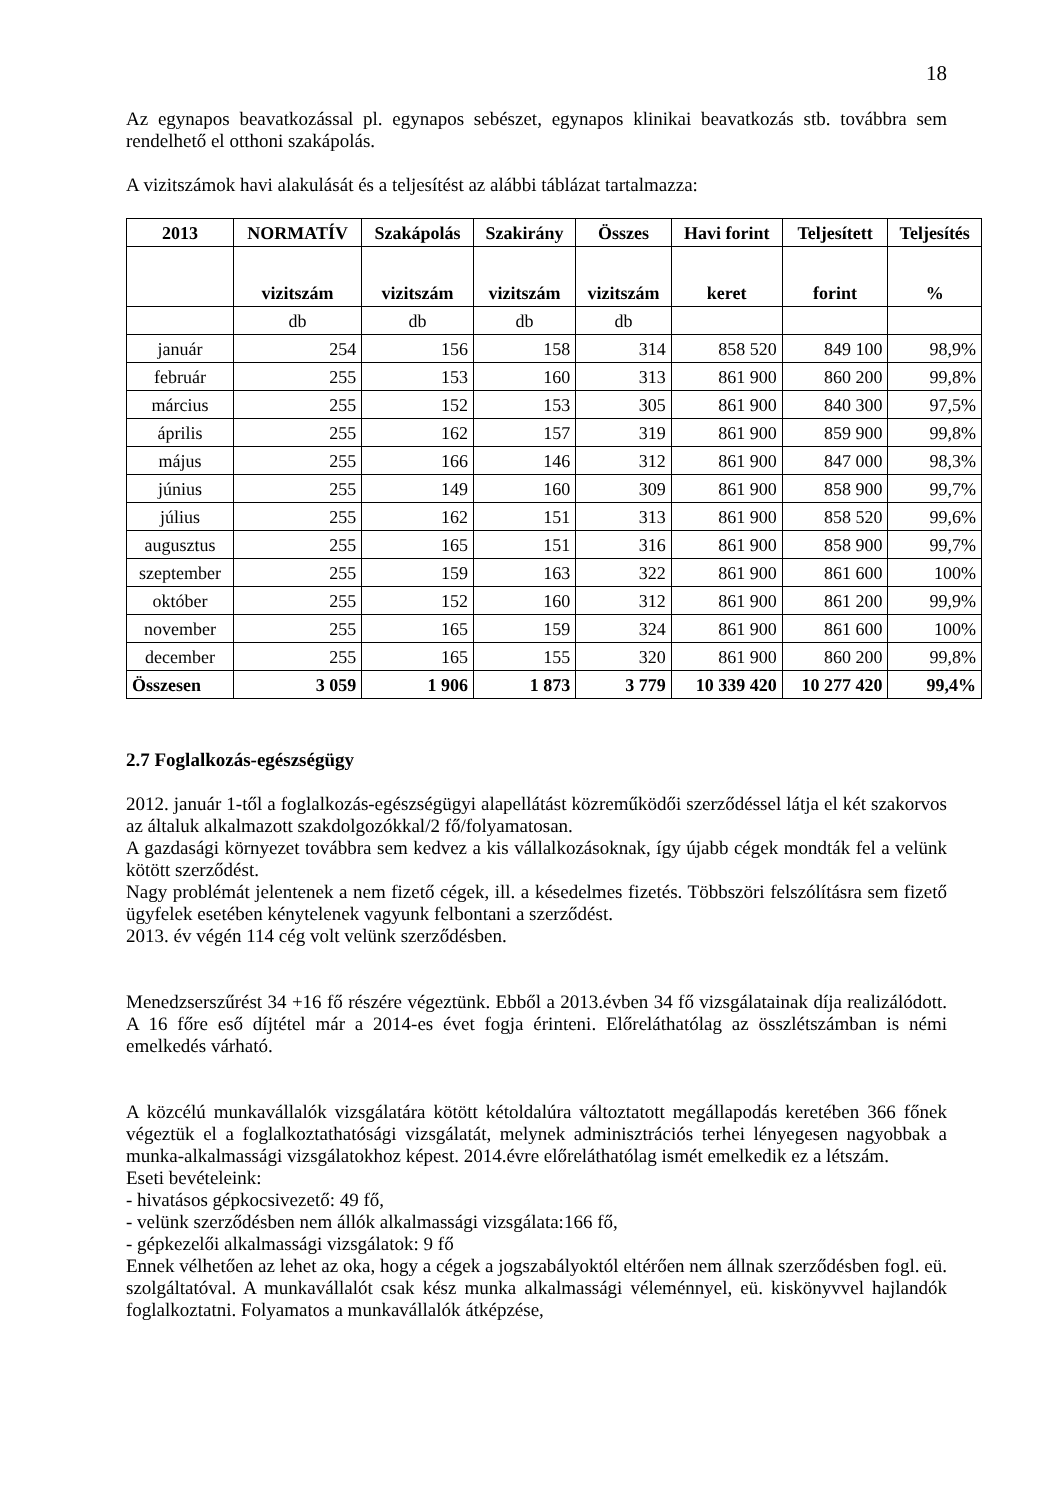18
Az egynapos beavatkozással pl. egynapos sebészet, egynapos klinikai beavatkozás stb. továbbra sem rendelhető el otthoni szakápolás.
A vizitszámok havi alakulását és a teljesítést az alábbi táblázat tartalmazza:
| 2013 | NORMATÍV | Szakápolás | Szakirány | Összes | Havi forint | Teljesített | Teljesítés |
| --- | --- | --- | --- | --- | --- | --- | --- |
| | vizitszám | vizitszám | vizitszám | vizitszám | keret | forint | % |
| | db | db | db | db | | | |
| január | 254 | 156 | 158 | 314 | 858 520 | 849 100 | 98,9% |
| február | 255 | 153 | 160 | 313 | 861 900 | 860 200 | 99,8% |
| március | 255 | 152 | 153 | 305 | 861 900 | 840 300 | 97,5% |
| április | 255 | 162 | 157 | 319 | 861 900 | 859 900 | 99,8% |
| május | 255 | 166 | 146 | 312 | 861 900 | 847 000 | 98,3% |
| június | 255 | 149 | 160 | 309 | 861 900 | 858 900 | 99,7% |
| július | 255 | 162 | 151 | 313 | 861 900 | 858 520 | 99,6% |
| augusztus | 255 | 165 | 151 | 316 | 861 900 | 858 900 | 99,7% |
| szeptember | 255 | 159 | 163 | 322 | 861 900 | 861 600 | 100% |
| október | 255 | 152 | 160 | 312 | 861 900 | 861 200 | 99,9% |
| november | 255 | 165 | 159 | 324 | 861 900 | 861 600 | 100% |
| december | 255 | 165 | 155 | 320 | 861 900 | 860 200 | 99,8% |
| Összesen | 3 059 | 1 906 | 1 873 | 3 779 | 10 339 420 | 10 277 420 | 99,4% |
2.7 Foglalkozás-egészségügy
2012. január 1-től a foglalkozás-egészségügyi alapellátást közreműködői szerződéssel látja el két szakorvos az általuk alkalmazott szakdolgozókkal/2 fő/folyamatosan.
A gazdasági környezet továbbra sem kedvez a kis vállalkozásoknak, így újabb cégek mondták fel a velünk kötött szerződést.
Nagy problémát jelentenek a nem fizető cégek, ill. a késedelmes fizetés. Többszöri felszólításra sem fizető ügyfelek esetében kénytelenek vagyunk felbontani a szerződést.
2013. év végén 114 cég volt velünk szerződésben.
Menedzserszűrést 34 +16 fő részére végeztünk. Ebből a 2013.évben 34 fő vizsgálatainak díja realizálódott. A 16 főre eső díjtétel már a 2014-es évet fogja érinteni. Előreláthatólag az összlétszámban is némi emelkedés várható.
A közcélú munkavállalók vizsgálatára kötött kétoldalúra változtatott megállapodás keretében 366 főnek végeztük el a foglalkoztathatósági vizsgálatát, melynek adminisztrációs terhei lényegesen nagyobbak a munka-alkalmassági vizsgálatokhoz képest. 2014.évre előreláthatólag ismét emelkedik ez a létszám.
Eseti bevételeink:
- hivatásos gépkocsivezető: 49 fő,
- velünk szerződésben nem állók alkalmassági vizsgálata:166 fő,
- gépkezelői alkalmassági vizsgálatok: 9 fő
Ennek vélhetően az lehet az oka, hogy a cégek a jogszabályoktól eltérően nem állnak szerződésben fogl. eü. szolgáltatóval. A munkavállalót csak kész munka alkalmassági véleménnyel, eü. kiskönyvvel hajlandók foglalkoztatni. Folyamatos a munkavállalók átképzése,